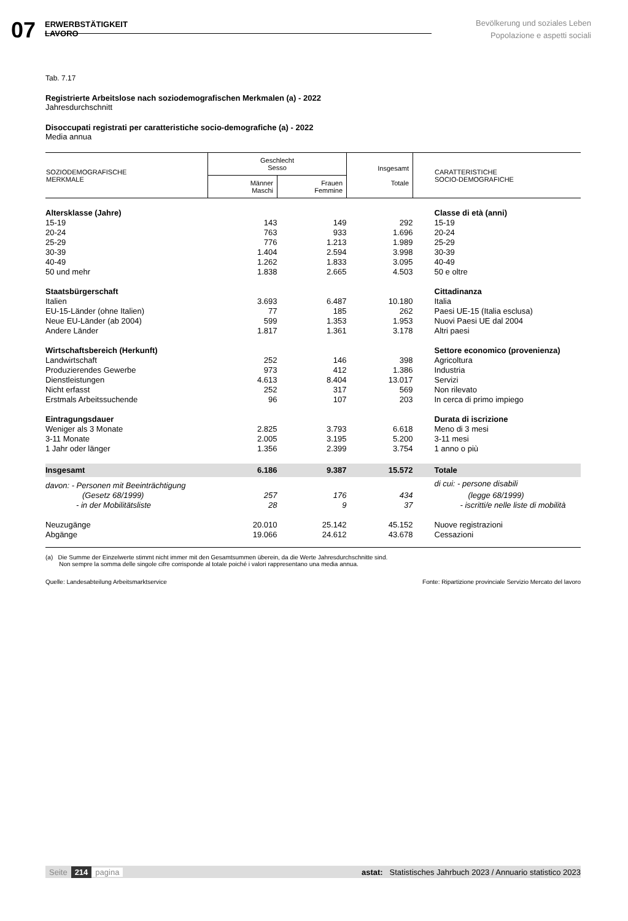07
ERWERBSTÄTIGKEIT
LAVORO
Bevölkerung und soziales Leben
Popolazione e aspetti sociali
Tab. 7.17
Registrierte Arbeitslose nach soziodemografischen Merkmalen (a) - 2022
Jahresdurchschnitt
Disoccupati registrati per caratteristiche socio-demografiche (a) - 2022
Media annua
| SOZIODEMOGRAFISCHE MERKMALE | Geschlecht Sesso | | Insgesamt Totale | CARATTERISTICHE SOCIO-DEMOGRAFICHE |
| --- | --- | --- | --- | --- |
| | Männer Maschi | Frauen Femmine | | |
| Altersklasse (Jahre) | | | | Classe di età (anni) |
| 15-19 | 143 | 149 | 292 | 15-19 |
| 20-24 | 763 | 933 | 1.696 | 20-24 |
| 25-29 | 776 | 1.213 | 1.989 | 25-29 |
| 30-39 | 1.404 | 2.594 | 3.998 | 30-39 |
| 40-49 | 1.262 | 1.833 | 3.095 | 40-49 |
| 50 und mehr | 1.838 | 2.665 | 4.503 | 50 e oltre |
| Staatsbürgerschaft | | | | Cittadinanza |
| Italien | 3.693 | 6.487 | 10.180 | Italia |
| EU-15-Länder (ohne Italien) | 77 | 185 | 262 | Paesi UE-15 (Italia esclusa) |
| Neue EU-Länder (ab 2004) | 599 | 1.353 | 1.953 | Nuovi Paesi UE dal 2004 |
| Andere Länder | 1.817 | 1.361 | 3.178 | Altri paesi |
| Wirtschaftsbereich (Herkunft) | | | | Settore economico (provenienza) |
| Landwirtschaft | 252 | 146 | 398 | Agricoltura |
| Produzierendes Gewerbe | 973 | 412 | 1.386 | Industria |
| Dienstleistungen | 4.613 | 8.404 | 13.017 | Servizi |
| Nicht erfasst | 252 | 317 | 569 | Non rilevato |
| Erstmals Arbeitssuchende | 96 | 107 | 203 | In cerca di primo impiego |
| Eintragungsdauer | | | | Durata di iscrizione |
| Weniger als 3 Monate | 2.825 | 3.793 | 6.618 | Meno di 3 mesi |
| 3-11 Monate | 2.005 | 3.195 | 5.200 | 3-11 mesi |
| 1 Jahr oder länger | 1.356 | 2.399 | 3.754 | 1 anno o più |
| Insgesamt | 6.186 | 9.387 | 15.572 | Totale |
| davon: - Personen mit Beeinträchtigung | | | | di cui: - persone disabili |
| (Gesetz 68/1999) | 257 | 176 | 434 | (legge 68/1999) |
| - in der Mobilitätsliste | 28 | 9 | 37 | - iscritti/e nelle liste di mobilità |
| Neuzugänge | 20.010 | 25.142 | 45.152 | Nuove registrazioni |
| Abgänge | 19.066 | 24.612 | 43.678 | Cessazioni |
(a) Die Summe der Einzelwerte stimmt nicht immer mit den Gesamtsummen überein, da die Werte Jahresdurchschnitte sind.
Non sempre la somma delle singole cifre corrisponde al totale poiché i valori rappresentano una media annua.
Quelle: Landesabteilung Arbeitsmarktservice Fonte: Ripartizione provinciale Servizio Mercato del lavoro
Seite 214 pagina astat: Statistisches Jahrbuch 2023 / Annuario statistico 2023